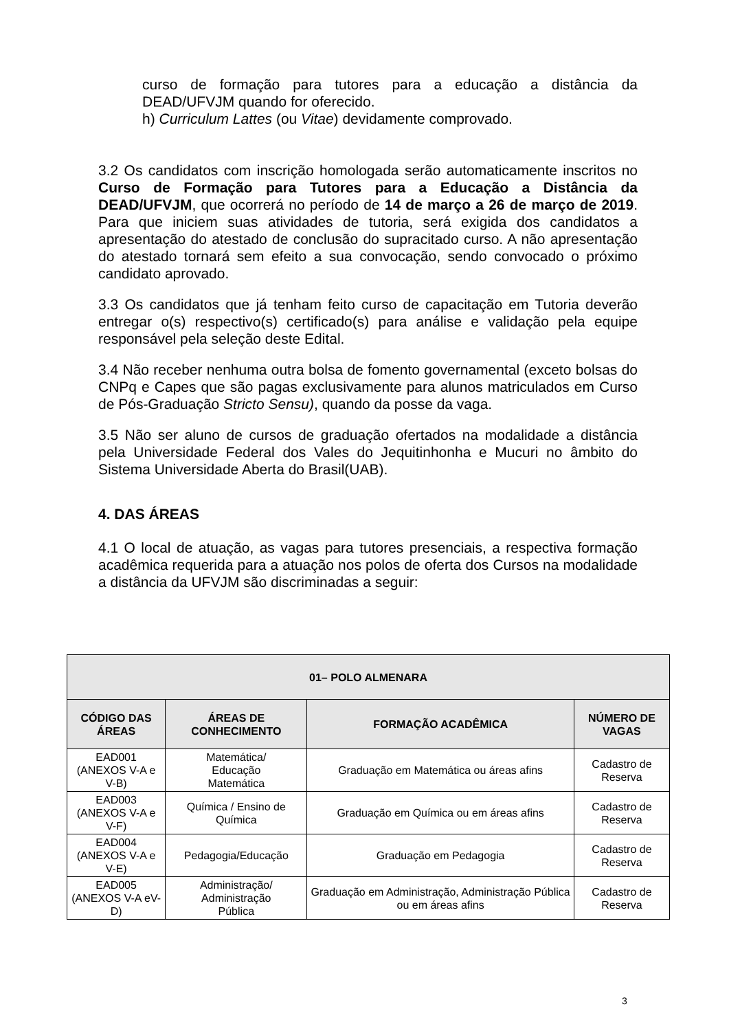curso de formação para tutores para a educação a distância da DEAD/UFVJM quando for oferecido.
h) Curriculum Lattes (ou Vitae) devidamente comprovado.
3.2 Os candidatos com inscrição homologada serão automaticamente inscritos no Curso de Formação para Tutores para a Educação a Distância da DEAD/UFVJM, que ocorrerá no período de 14 de março a 26 de março de 2019. Para que iniciem suas atividades de tutoria, será exigida dos candidatos a apresentação do atestado de conclusão do supracitado curso. A não apresentação do atestado tornará sem efeito a sua convocação, sendo convocado o próximo candidato aprovado.
3.3 Os candidatos que já tenham feito curso de capacitação em Tutoria deverão entregar o(s) respectivo(s) certificado(s) para análise e validação pela equipe responsável pela seleção deste Edital.
3.4 Não receber nenhuma outra bolsa de fomento governamental (exceto bolsas do CNPq e Capes que são pagas exclusivamente para alunos matriculados em Curso de Pós-Graduação Stricto Sensu), quando da posse da vaga.
3.5 Não ser aluno de cursos de graduação ofertados na modalidade a distância pela Universidade Federal dos Vales do Jequitinhonha e Mucuri no âmbito do Sistema Universidade Aberta do Brasil(UAB).
4. DAS ÁREAS
4.1 O local de atuação, as vagas para tutores presenciais, a respectiva formação acadêmica requerida para a atuação nos polos de oferta dos Cursos na modalidade a distância da UFVJM são discriminadas a seguir:
| 01– POLO ALMENARA | | | |
| --- | --- | --- | --- |
| CÓDIGO DAS ÁREAS | ÁREAS DE CONHECIMENTO | FORMAÇÃO ACADÊMICA | NÚMERO DE VAGAS |
| EAD001 (ANEXOS V-A e V-B) | Matemática/ Educação Matemática | Graduação em Matemática ou áreas afins | Cadastro de Reserva |
| EAD003 (ANEXOS V-A e V-F) | Química / Ensino de Química | Graduação em Química ou em áreas afins | Cadastro de Reserva |
| EAD004 (ANEXOS V-A e V-E) | Pedagogia/Educação | Graduação em Pedagogia | Cadastro de Reserva |
| EAD005 (ANEXOS V-A eV-D) | Administração/ Administração Pública | Graduação em Administração, Administração Pública ou em áreas afins | Cadastro de Reserva |
3